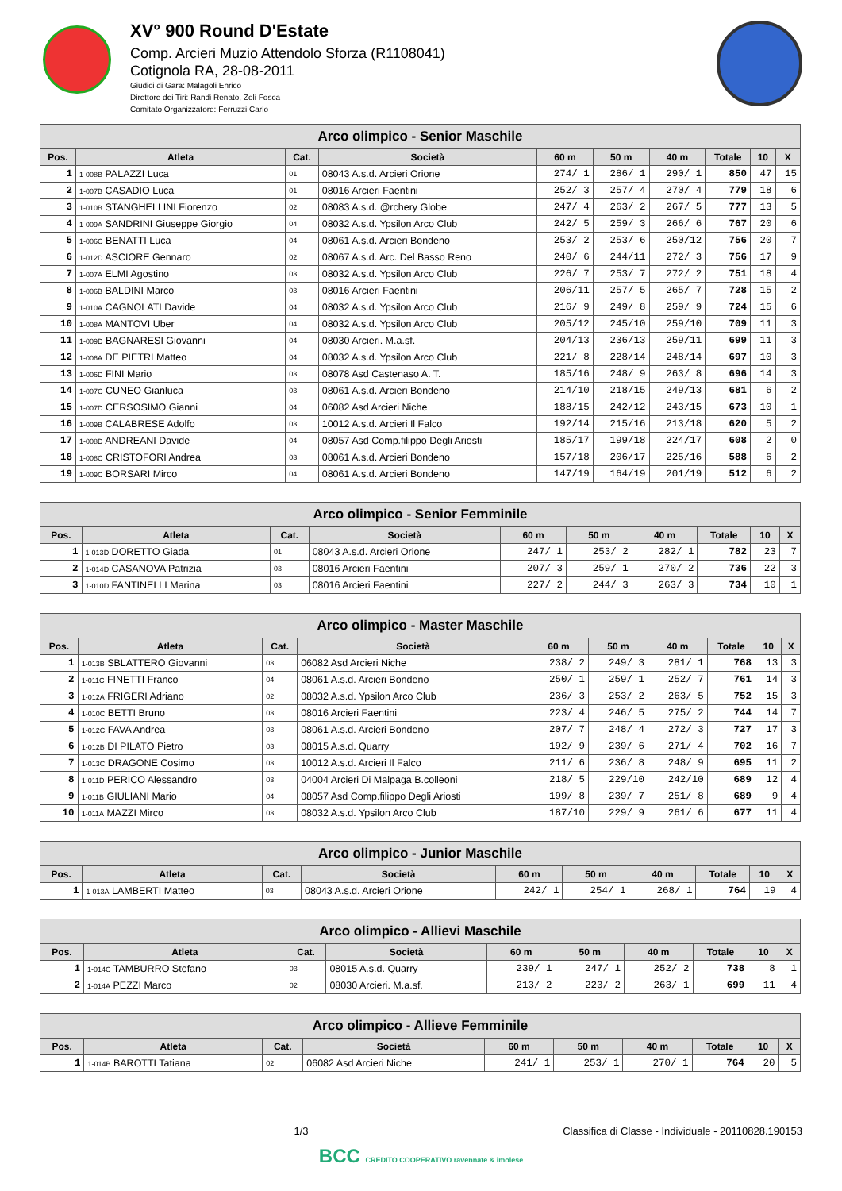XV° 900 Round D'Estate
Comp. Arcieri Muzio Attendolo Sforza (R1108041)
Cotignola RA, 28-08-2011
Giudici di Gara: Malagoli Enrico
Direttore dei Tiri: Randi Renato, Zoli Fosca
Comitato Organizzatore: Ferruzzi Carlo
| Arco olimpico - Senior Maschile | | | | | | | | | |
| --- | --- | --- | --- | --- | --- | --- | --- | --- | --- |
| Pos. | Atleta | Cat. | Società | 60 m | 50 m | 40 m | Totale | 10 | X |
| 1 | 1-008B PALAZZI Luca | 01 | 08043 A.s.d. Arcieri Orione | 274/ 1 | 286/ 1 | 290/ 1 | 850 | 47 | 15 |
| 2 | 1-007B CASADIO Luca | 01 | 08016 Arcieri Faentini | 252/ 3 | 257/ 4 | 270/ 4 | 779 | 18 | 6 |
| 3 | 1-010B STANGHELLINI Fiorenzo | 02 | 08083 A.s.d. @rchery Globe | 247/ 4 | 263/ 2 | 267/ 5 | 777 | 13 | 5 |
| 4 | 1-009A SANDRINI Giuseppe Giorgio | 04 | 08032 A.s.d. Ypsilon Arco Club | 242/ 5 | 259/ 3 | 266/ 6 | 767 | 20 | 6 |
| 5 | 1-006C BENATTI Luca | 04 | 08061 A.s.d. Arcieri Bondeno | 253/ 2 | 253/ 6 | 250/12 | 756 | 20 | 7 |
| 6 | 1-012D ASCIORE Gennaro | 02 | 08067 A.s.d. Arc. Del Basso Reno | 240/ 6 | 244/11 | 272/ 3 | 756 | 17 | 9 |
| 7 | 1-007A ELMI Agostino | 03 | 08032 A.s.d. Ypsilon Arco Club | 226/ 7 | 253/ 7 | 272/ 2 | 751 | 18 | 4 |
| 8 | 1-006B BALDINI Marco | 03 | 08016 Arcieri Faentini | 206/11 | 257/ 5 | 265/ 7 | 728 | 15 | 2 |
| 9 | 1-010A CAGNOLATI Davide | 04 | 08032 A.s.d. Ypsilon Arco Club | 216/ 9 | 249/ 8 | 259/ 9 | 724 | 15 | 6 |
| 10 | 1-008A MANTOVI Uber | 04 | 08032 A.s.d. Ypsilon Arco Club | 205/12 | 245/10 | 259/10 | 709 | 11 | 3 |
| 11 | 1-009D BAGNARESI Giovanni | 04 | 08030 Arcieri. M.a.sf. | 204/13 | 236/13 | 259/11 | 699 | 11 | 3 |
| 12 | 1-006A DE PIETRI Matteo | 04 | 08032 A.s.d. Ypsilon Arco Club | 221/ 8 | 228/14 | 248/14 | 697 | 10 | 3 |
| 13 | 1-006D FINI Mario | 03 | 08078 Asd Castenaso A. T. | 185/16 | 248/ 9 | 263/ 8 | 696 | 14 | 3 |
| 14 | 1-007C CUNEO Gianluca | 03 | 08061 A.s.d. Arcieri Bondeno | 214/10 | 218/15 | 249/13 | 681 | 6 | 2 |
| 15 | 1-007D CERSOSIMO Gianni | 04 | 06082 Asd Arcieri Niche | 188/15 | 242/12 | 243/15 | 673 | 10 | 1 |
| 16 | 1-009B CALABRESE Adolfo | 03 | 10012 A.s.d. Arcieri Il Falco | 192/14 | 215/16 | 213/18 | 620 | 5 | 2 |
| 17 | 1-008D ANDREANI Davide | 04 | 08057 Asd Comp.filippo Degli Ariosti | 185/17 | 199/18 | 224/17 | 608 | 2 | 0 |
| 18 | 1-008C CRISTOFORI Andrea | 03 | 08061 A.s.d. Arcieri Bondeno | 157/18 | 206/17 | 225/16 | 588 | 6 | 2 |
| 19 | 1-009C BORSARI Mirco | 04 | 08061 A.s.d. Arcieri Bondeno | 147/19 | 164/19 | 201/19 | 512 | 6 | 2 |
| Arco olimpico - Senior Femminile | | | | | | | | | |
| --- | --- | --- | --- | --- | --- | --- | --- | --- | --- |
| Pos. | Atleta | Cat. | Società | 60 m | 50 m | 40 m | Totale | 10 | X |
| 1 | 1-013D DORETTO Giada | 01 | 08043 A.s.d. Arcieri Orione | 247/ 1 | 253/ 2 | 282/ 1 | 782 | 23 | 7 |
| 2 | 1-014D CASANOVA Patrizia | 03 | 08016 Arcieri Faentini | 207/ 3 | 259/ 1 | 270/ 2 | 736 | 22 | 3 |
| 3 | 1-010D FANTINELLI Marina | 03 | 08016 Arcieri Faentini | 227/ 2 | 244/ 3 | 263/ 3 | 734 | 10 | 1 |
| Arco olimpico - Master Maschile | | | | | | | | | |
| --- | --- | --- | --- | --- | --- | --- | --- | --- | --- |
| Pos. | Atleta | Cat. | Società | 60 m | 50 m | 40 m | Totale | 10 | X |
| 1 | 1-013B SBLATTERO Giovanni | 03 | 06082 Asd Arcieri Niche | 238/ 2 | 249/ 3 | 281/ 1 | 768 | 13 | 3 |
| 2 | 1-011C FINETTI Franco | 04 | 08061 A.s.d. Arcieri Bondeno | 250/ 1 | 259/ 1 | 252/ 7 | 761 | 14 | 3 |
| 3 | 1-012A FRIGERI Adriano | 02 | 08032 A.s.d. Ypsilon Arco Club | 236/ 3 | 253/ 2 | 263/ 5 | 752 | 15 | 3 |
| 4 | 1-010C BETTI Bruno | 03 | 08016 Arcieri Faentini | 223/ 4 | 246/ 5 | 275/ 2 | 744 | 14 | 7 |
| 5 | 1-012C FAVA Andrea | 03 | 08061 A.s.d. Arcieri Bondeno | 207/ 7 | 248/ 4 | 272/ 3 | 727 | 17 | 3 |
| 6 | 1-012B DI PILATO Pietro | 03 | 08015 A.s.d. Quarry | 192/ 9 | 239/ 6 | 271/ 4 | 702 | 16 | 7 |
| 7 | 1-013C DRAGONE Cosimo | 03 | 10012 A.s.d. Arcieri Il Falco | 211/ 6 | 236/ 8 | 248/ 9 | 695 | 11 | 2 |
| 8 | 1-011D PERICO Alessandro | 03 | 04004 Arcieri Di Malpaga B.colleoni | 218/ 5 | 229/10 | 242/10 | 689 | 12 | 4 |
| 9 | 1-011B GIULIANI Mario | 04 | 08057 Asd Comp.filippo Degli Ariosti | 199/ 8 | 239/ 7 | 251/ 8 | 689 | 9 | 4 |
| 10 | 1-011A MAZZI Mirco | 03 | 08032 A.s.d. Ypsilon Arco Club | 187/10 | 229/ 9 | 261/ 6 | 677 | 11 | 4 |
| Arco olimpico - Junior Maschile | | | | | | | | | |
| --- | --- | --- | --- | --- | --- | --- | --- | --- | --- |
| Pos. | Atleta | Cat. | Società | 60 m | 50 m | 40 m | Totale | 10 | X |
| 1 | 1-013A LAMBERTI Matteo | 03 | 08043 A.s.d. Arcieri Orione | 242/ 1 | 254/ 1 | 268/ 1 | 764 | 19 | 4 |
| Arco olimpico - Allievi Maschile | | | | | | | | | |
| --- | --- | --- | --- | --- | --- | --- | --- | --- | --- |
| Pos. | Atleta | Cat. | Società | 60 m | 50 m | 40 m | Totale | 10 | X |
| 1 | 1-014C TAMBURRO Stefano | 03 | 08015 A.s.d. Quarry | 239/ 1 | 247/ 1 | 252/ 2 | 738 | 8 | 1 |
| 2 | 1-014A PEZZI Marco | 02 | 08030 Arcieri. M.a.sf. | 213/ 2 | 223/ 2 | 263/ 1 | 699 | 11 | 4 |
| Arco olimpico - Allieve Femminile | | | | | | | | | |
| --- | --- | --- | --- | --- | --- | --- | --- | --- | --- |
| Pos. | Atleta | Cat. | Società | 60 m | 50 m | 40 m | Totale | 10 | X |
| 1 | 1-014B BAROTTI Tatiana | 02 | 06082 Asd Arcieri Niche | 241/ 1 | 253/ 1 | 270/ 1 | 764 | 20 | 5 |
1/3 Classifica di Classe - Individuale - 20110828.190153
BCC CREDITO COOPERATIVO ravennate & imolese